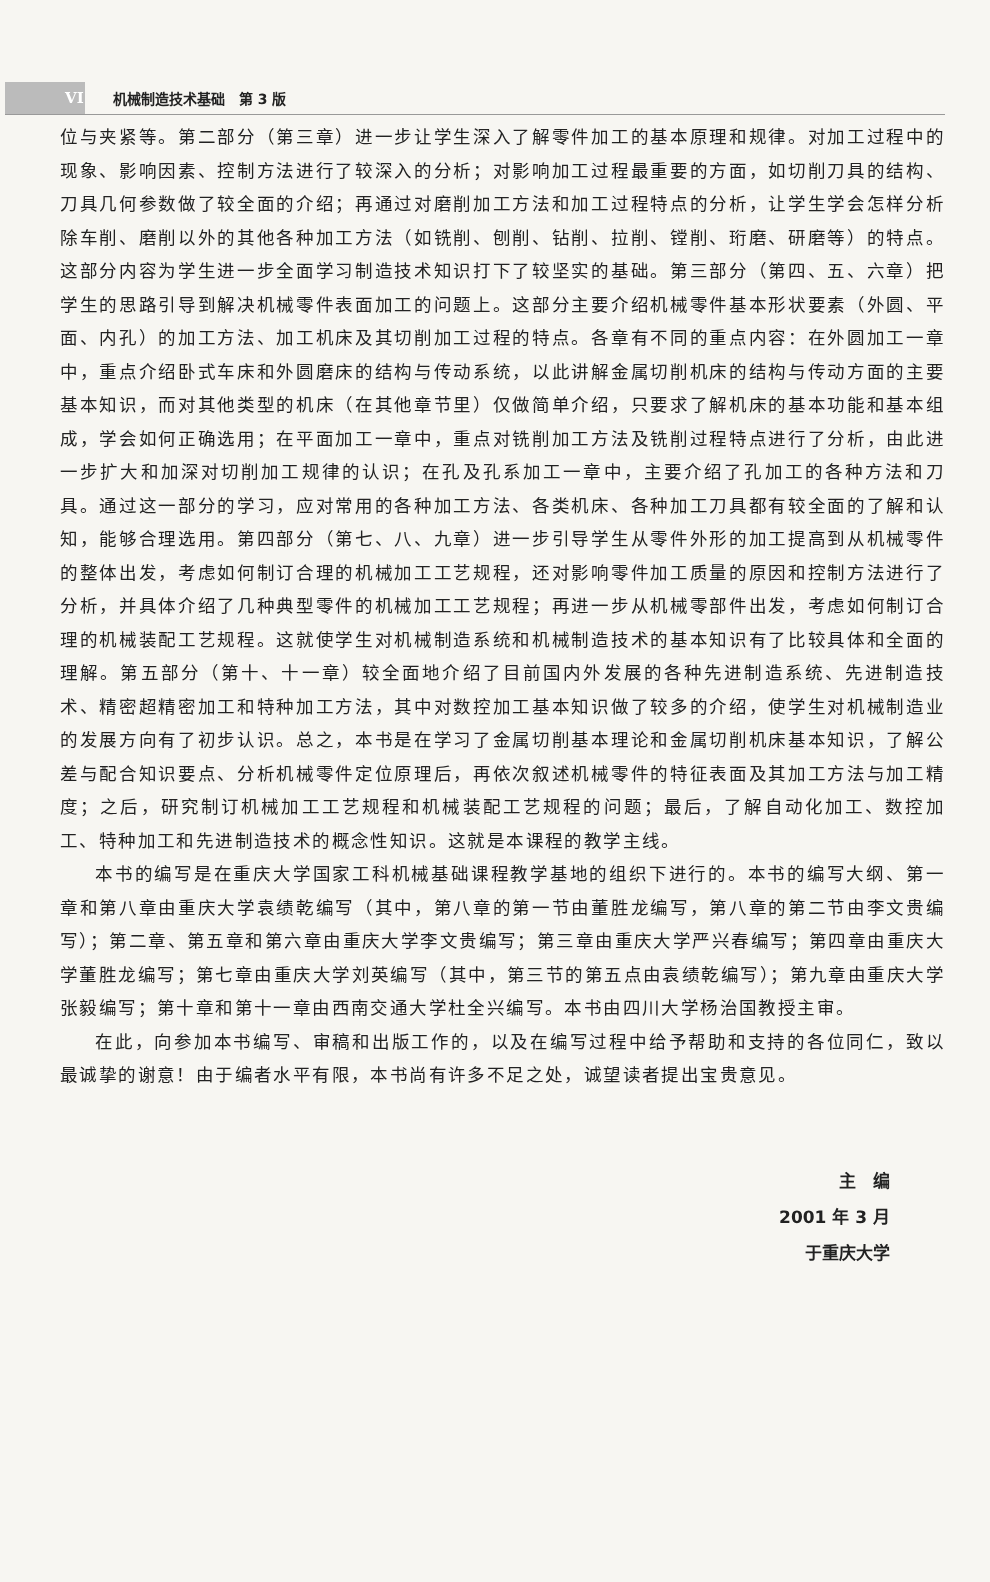VI
机械制造技术基础　第 3 版
位与夹紧等。第二部分（第三章）进一步让学生深入了解零件加工的基本原理和规律。对加工过程中的现象、影响因素、控制方法进行了较深入的分析；对影响加工过程最重要的方面，如切削刀具的结构、刀具几何参数做了较全面的介绍；再通过对磨削加工方法和加工过程特点的分析，让学生学会怎样分析除车削、磨削以外的其他各种加工方法（如铣削、刨削、钻削、拉削、镗削、珩磨、研磨等）的特点。这部分内容为学生进一步全面学习制造技术知识打下了较坚实的基础。第三部分（第四、五、六章）把学生的思路引导到解决机械零件表面加工的问题上。这部分主要介绍机械零件基本形状要素（外圆、平面、内孔）的加工方法、加工机床及其切削加工过程的特点。各章有不同的重点内容：在外圆加工一章中，重点介绍卧式车床和外圆磨床的结构与传动系统，以此讲解金属切削机床的结构与传动方面的主要基本知识，而对其他类型的机床（在其他章节里）仅做简单介绍，只要求了解机床的基本功能和基本组成，学会如何正确选用；在平面加工一章中，重点对铣削加工方法及铣削过程特点进行了分析，由此进一步扩大和加深对切削加工规律的认识；在孔及孔系加工一章中，主要介绍了孔加工的各种方法和刀具。通过这一部分的学习，应对常用的各种加工方法、各类机床、各种加工刀具都有较全面的了解和认知，能够合理选用。第四部分（第七、八、九章）进一步引导学生从零件外形的加工提高到从机械零件的整体出发，考虑如何制订合理的机械加工工艺规程，还对影响零件加工质量的原因和控制方法进行了分析，并具体介绍了几种典型零件的机械加工工艺规程；再进一步从机械零部件出发，考虑如何制订合理的机械装配工艺规程。这就使学生对机械制造系统和机械制造技术的基本知识有了比较具体和全面的理解。第五部分（第十、十一章）较全面地介绍了目前国内外发展的各种先进制造系统、先进制造技术、精密超精密加工和特种加工方法，其中对数控加工基本知识做了较多的介绍，使学生对机械制造业的发展方向有了初步认识。总之，本书是在学习了金属切削基本理论和金属切削机床基本知识，了解公差与配合知识要点、分析机械零件定位原理后，再依次叙述机械零件的特征表面及其加工方法与加工精度；之后，研究制订机械加工工艺规程和机械装配工艺规程的问题；最后，了解自动化加工、数控加工、特种加工和先进制造技术的概念性知识。这就是本课程的教学主线。
本书的编写是在重庆大学国家工科机械基础课程教学基地的组织下进行的。本书的编写大纲、第一章和第八章由重庆大学袁绩乾编写（其中，第八章的第一节由董胜龙编写，第八章的第二节由李文贵编写）；第二章、第五章和第六章由重庆大学李文贵编写；第三章由重庆大学严兴春编写；第四章由重庆大学董胜龙编写；第七章由重庆大学刘英编写（其中，第三节的第五点由袁绩乾编写）；第九章由重庆大学张毅编写；第十章和第十一章由西南交通大学杜全兴编写。本书由四川大学杨治国教授主审。
在此，向参加本书编写、审稿和出版工作的，以及在编写过程中给予帮助和支持的各位同仁，致以最诚挚的谢意！由于编者水平有限，本书尚有许多不足之处，诚望读者提出宝贵意见。
主　编
2001 年 3 月
于重庆大学